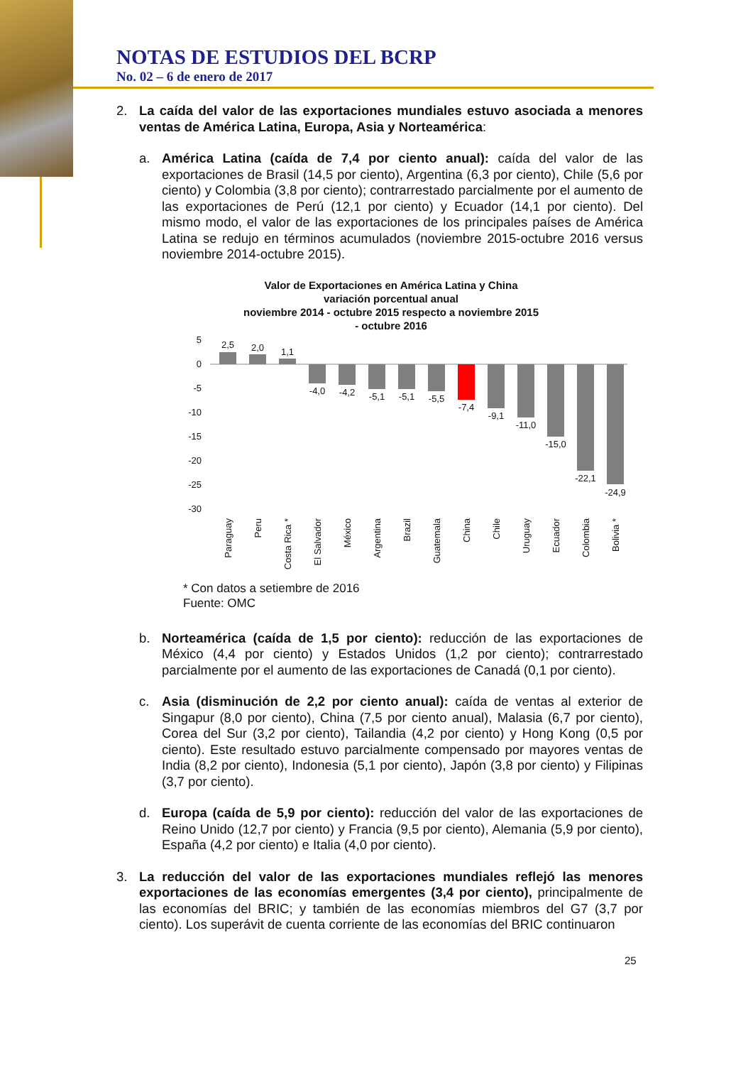NOTAS DE ESTUDIOS DEL BCRP
No. 02 – 6 de enero de 2017
2. La caída del valor de las exportaciones mundiales estuvo asociada a menores ventas de América Latina, Europa, Asia y Norteamérica:
a. América Latina (caída de 7,4 por ciento anual): caída del valor de las exportaciones de Brasil (14,5 por ciento), Argentina (6,3 por ciento), Chile (5,6 por ciento) y Colombia (3,8 por ciento); contrarrestado parcialmente por el aumento de las exportaciones de Perú (12,1 por ciento) y Ecuador (14,1 por ciento). Del mismo modo, el valor de las exportaciones de los principales países de América Latina se redujo en términos acumulados (noviembre 2015-octubre 2016 versus noviembre 2014-octubre 2015).
Valor de Exportaciones en América Latina y China
variación porcentual anual
noviembre 2014 - octubre 2015 respecto a noviembre 2015
- octubre 2016
5
0
-5
-10
-15
-20
-25
-30
2,5
2,0
1,1
-4,0
-4,2
-5,1
-5,1
-5,5
-7,4
-9,1
-11,0
-15,0
-22,1
-24,9
Paraguay
Peru
Costa Rica *
El Salvador
México
Argentina
Brazil
Guatemala
China
Chile
Uruguay
Ecuador
Colombia
Bolivia *
* Con datos a setiembre de 2016
Fuente: OMC
b. Norteamérica (caída de 1,5 por ciento): reducción de las exportaciones de México (4,4 por ciento) y Estados Unidos (1,2 por ciento); contrarrestado parcialmente por el aumento de las exportaciones de Canadá (0,1 por ciento).
c. Asia (disminución de 2,2 por ciento anual): caída de ventas al exterior de Singapur (8,0 por ciento), China (7,5 por ciento anual), Malasia (6,7 por ciento), Corea del Sur (3,2 por ciento), Tailandia (4,2 por ciento) y Hong Kong (0,5 por ciento). Este resultado estuvo parcialmente compensado por mayores ventas de India (8,2 por ciento), Indonesia (5,1 por ciento), Japón (3,8 por ciento) y Filipinas (3,7 por ciento).
d. Europa (caída de 5,9 por ciento): reducción del valor de las exportaciones de Reino Unido (12,7 por ciento) y Francia (9,5 por ciento), Alemania (5,9 por ciento), España (4,2 por ciento) e Italia (4,0 por ciento).
3. La reducción del valor de las exportaciones mundiales reflejó las menores exportaciones de las economías emergentes (3,4 por ciento), principalmente de las economías del BRIC; y también de las economías miembros del G7 (3,7 por ciento). Los superávit de cuenta corriente de las economías del BRIC continuaron
25